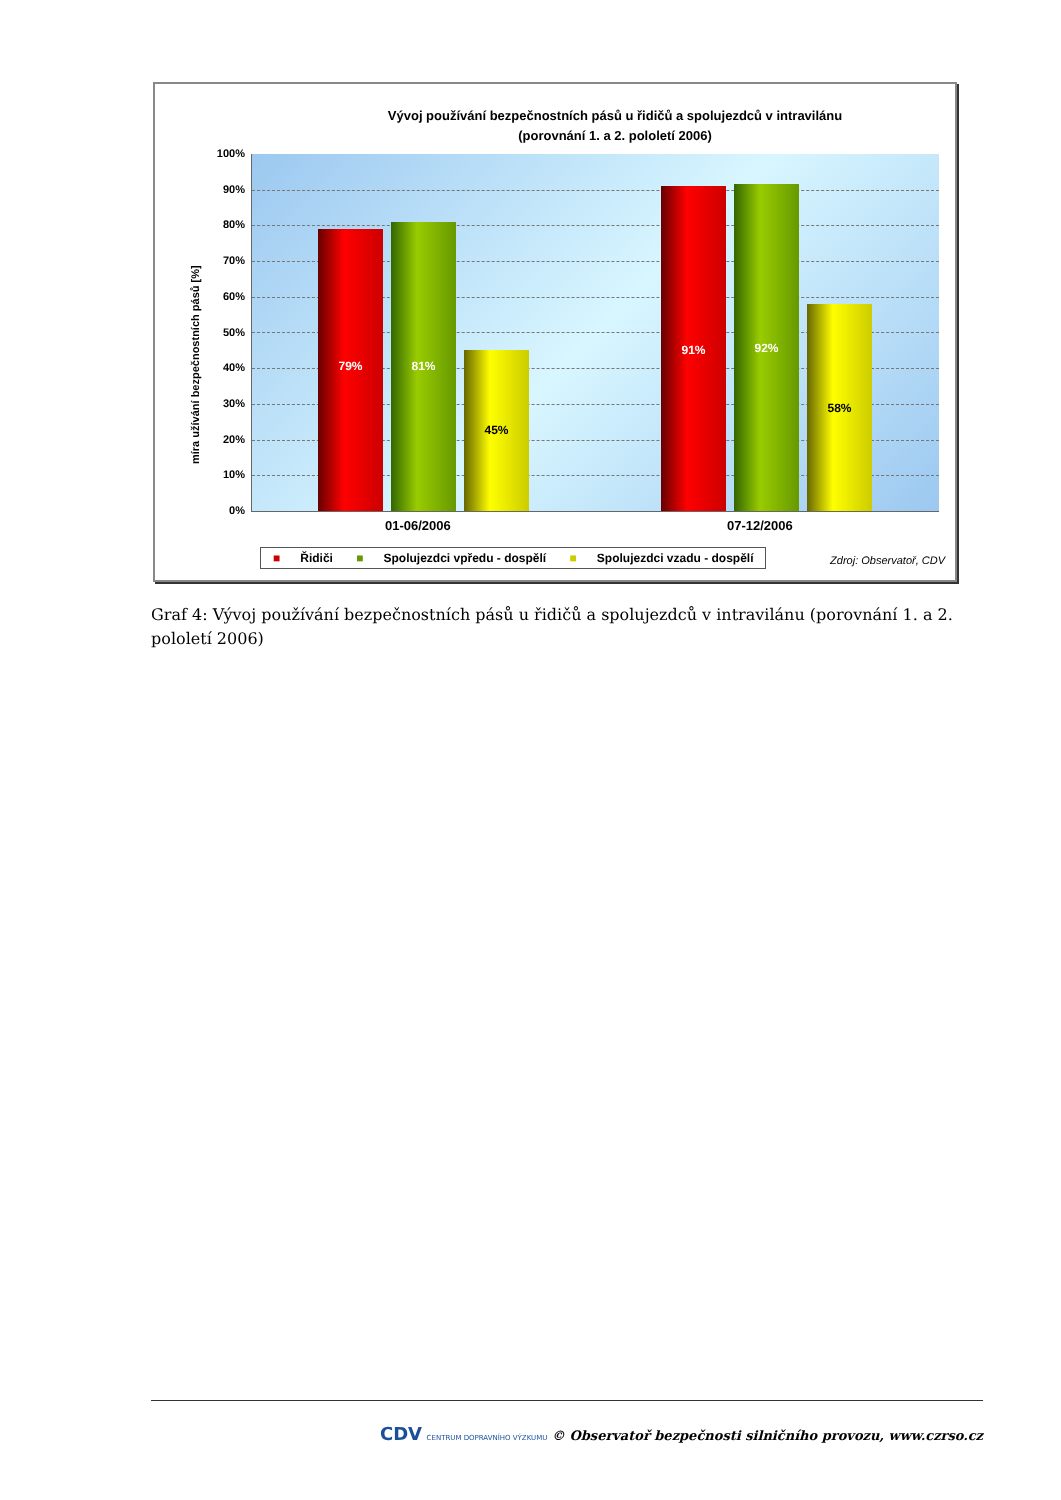Vývoj používání bezpečnostních pásů u řidičů a spolujezdců v intravilánu
(porovnání 1. a 2. pololetí 2006)
míra užívání bezpečnostních pásů [%]
100%
90%
80%
70%
60%
50%
40%
30%
20%
10%
0%
79% 81% 45% 91% 92% 58%
01-06/2006 07-12/2006
■ Řidiči ■ Spolujezdci vpředu - dospělí ■ Spolujezdci vzadu - dospělí
Zdroj: Observatoř, CDV
Graf 4: Vývoj používání bezpečnostních pásů u řidičů a spolujezdců v intravilánu (porovnání 1. a 2. pololetí 2006)
CDV CENTRUM DOPRAVNÍHO VÝZKUMU © Observatoř bezpečnosti silničního provozu, www.czrso.cz